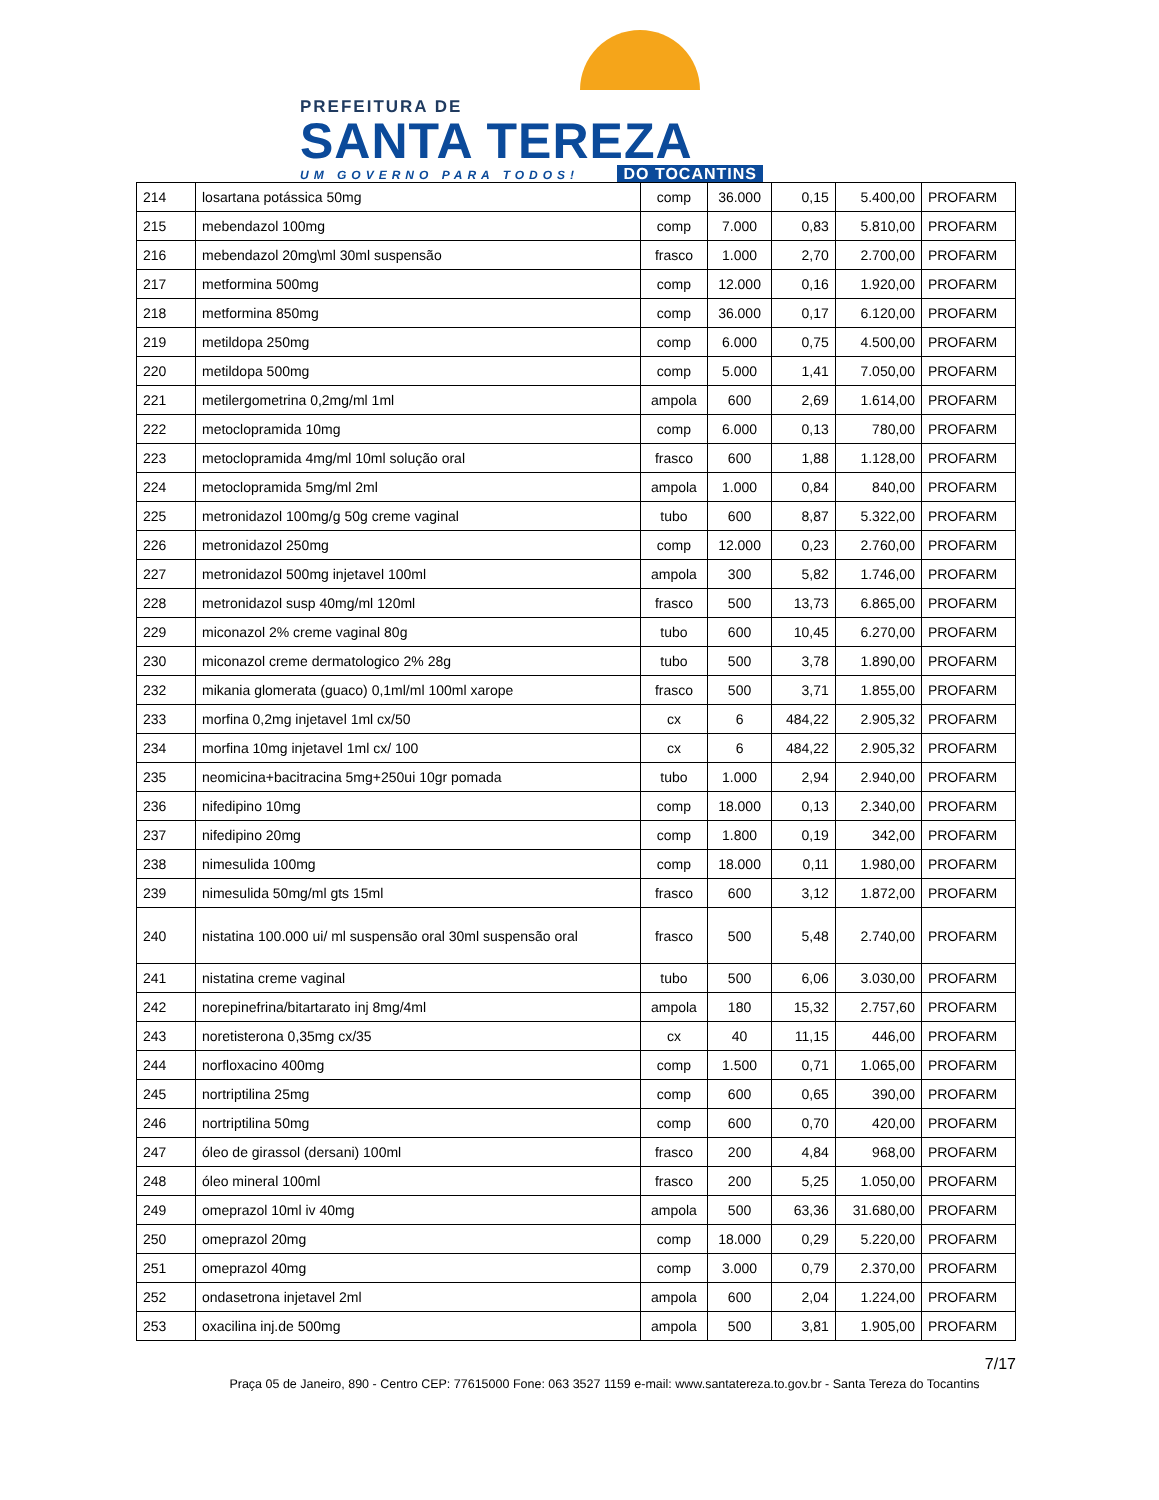PREFEITURA DE
SANTA TEREZA
UM GOVERNO PARA TODOS! DO TOCANTINS
| 214 | losartana potássica 50mg | comp | 36.000 | 0,15 | 5.400,00 | PROFARM |
| 215 | mebendazol 100mg | comp | 7.000 | 0,83 | 5.810,00 | PROFARM |
| 216 | mebendazol 20mg\ml 30ml suspensão | frasco | 1.000 | 2,70 | 2.700,00 | PROFARM |
| 217 | metformina 500mg | comp | 12.000 | 0,16 | 1.920,00 | PROFARM |
| 218 | metformina 850mg | comp | 36.000 | 0,17 | 6.120,00 | PROFARM |
| 219 | metildopa 250mg | comp | 6.000 | 0,75 | 4.500,00 | PROFARM |
| 220 | metildopa 500mg | comp | 5.000 | 1,41 | 7.050,00 | PROFARM |
| 221 | metilergometrina 0,2mg/ml 1ml | ampola | 600 | 2,69 | 1.614,00 | PROFARM |
| 222 | metoclopramida 10mg | comp | 6.000 | 0,13 | 780,00 | PROFARM |
| 223 | metoclopramida 4mg/ml 10ml solução oral | frasco | 600 | 1,88 | 1.128,00 | PROFARM |
| 224 | metoclopramida 5mg/ml 2ml | ampola | 1.000 | 0,84 | 840,00 | PROFARM |
| 225 | metronidazol 100mg/g 50g creme vaginal | tubo | 600 | 8,87 | 5.322,00 | PROFARM |
| 226 | metronidazol 250mg | comp | 12.000 | 0,23 | 2.760,00 | PROFARM |
| 227 | metronidazol 500mg injetavel 100ml | ampola | 300 | 5,82 | 1.746,00 | PROFARM |
| 228 | metronidazol susp 40mg/ml 120ml | frasco | 500 | 13,73 | 6.865,00 | PROFARM |
| 229 | miconazol 2% creme vaginal 80g | tubo | 600 | 10,45 | 6.270,00 | PROFARM |
| 230 | miconazol creme dermatologico 2% 28g | tubo | 500 | 3,78 | 1.890,00 | PROFARM |
| 232 | mikania glomerata (guaco) 0,1ml/ml 100ml xarope | frasco | 500 | 3,71 | 1.855,00 | PROFARM |
| 233 | morfina 0,2mg injetavel 1ml cx/50 | cx | 6 | 484,22 | 2.905,32 | PROFARM |
| 234 | morfina 10mg injetavel 1ml cx/ 100 | cx | 6 | 484,22 | 2.905,32 | PROFARM |
| 235 | neomicina+bacitracina 5mg+250ui 10gr pomada | tubo | 1.000 | 2,94 | 2.940,00 | PROFARM |
| 236 | nifedipino 10mg | comp | 18.000 | 0,13 | 2.340,00 | PROFARM |
| 237 | nifedipino 20mg | comp | 1.800 | 0,19 | 342,00 | PROFARM |
| 238 | nimesulida 100mg | comp | 18.000 | 0,11 | 1.980,00 | PROFARM |
| 239 | nimesulida 50mg/ml gts 15ml | frasco | 600 | 3,12 | 1.872,00 | PROFARM |
| 240 | nistatina 100.000 ui/ ml suspensão oral 30ml suspensão oral | frasco | 500 | 5,48 | 2.740,00 | PROFARM |
| 241 | nistatina creme vaginal | tubo | 500 | 6,06 | 3.030,00 | PROFARM |
| 242 | norepinefrina/bitartarato inj 8mg/4ml | ampola | 180 | 15,32 | 2.757,60 | PROFARM |
| 243 | noretisterona 0,35mg cx/35 | cx | 40 | 11,15 | 446,00 | PROFARM |
| 244 | norfloxacino 400mg | comp | 1.500 | 0,71 | 1.065,00 | PROFARM |
| 245 | nortriptilina 25mg | comp | 600 | 0,65 | 390,00 | PROFARM |
| 246 | nortriptilina 50mg | comp | 600 | 0,70 | 420,00 | PROFARM |
| 247 | óleo de girassol (dersani) 100ml | frasco | 200 | 4,84 | 968,00 | PROFARM |
| 248 | óleo mineral 100ml | frasco | 200 | 5,25 | 1.050,00 | PROFARM |
| 249 | omeprazol 10ml iv 40mg | ampola | 500 | 63,36 | 31.680,00 | PROFARM |
| 250 | omeprazol 20mg | comp | 18.000 | 0,29 | 5.220,00 | PROFARM |
| 251 | omeprazol 40mg | comp | 3.000 | 0,79 | 2.370,00 | PROFARM |
| 252 | ondasetrona injetavel 2ml | ampola | 600 | 2,04 | 1.224,00 | PROFARM |
| 253 | oxacilina inj.de 500mg | ampola | 500 | 3,81 | 1.905,00 | PROFARM |
7/17
Praça 05 de Janeiro, 890 - Centro CEP: 77615000 Fone: 063 3527 1159 e-mail: www.santatereza.to.gov.br - Santa Tereza do Tocantins